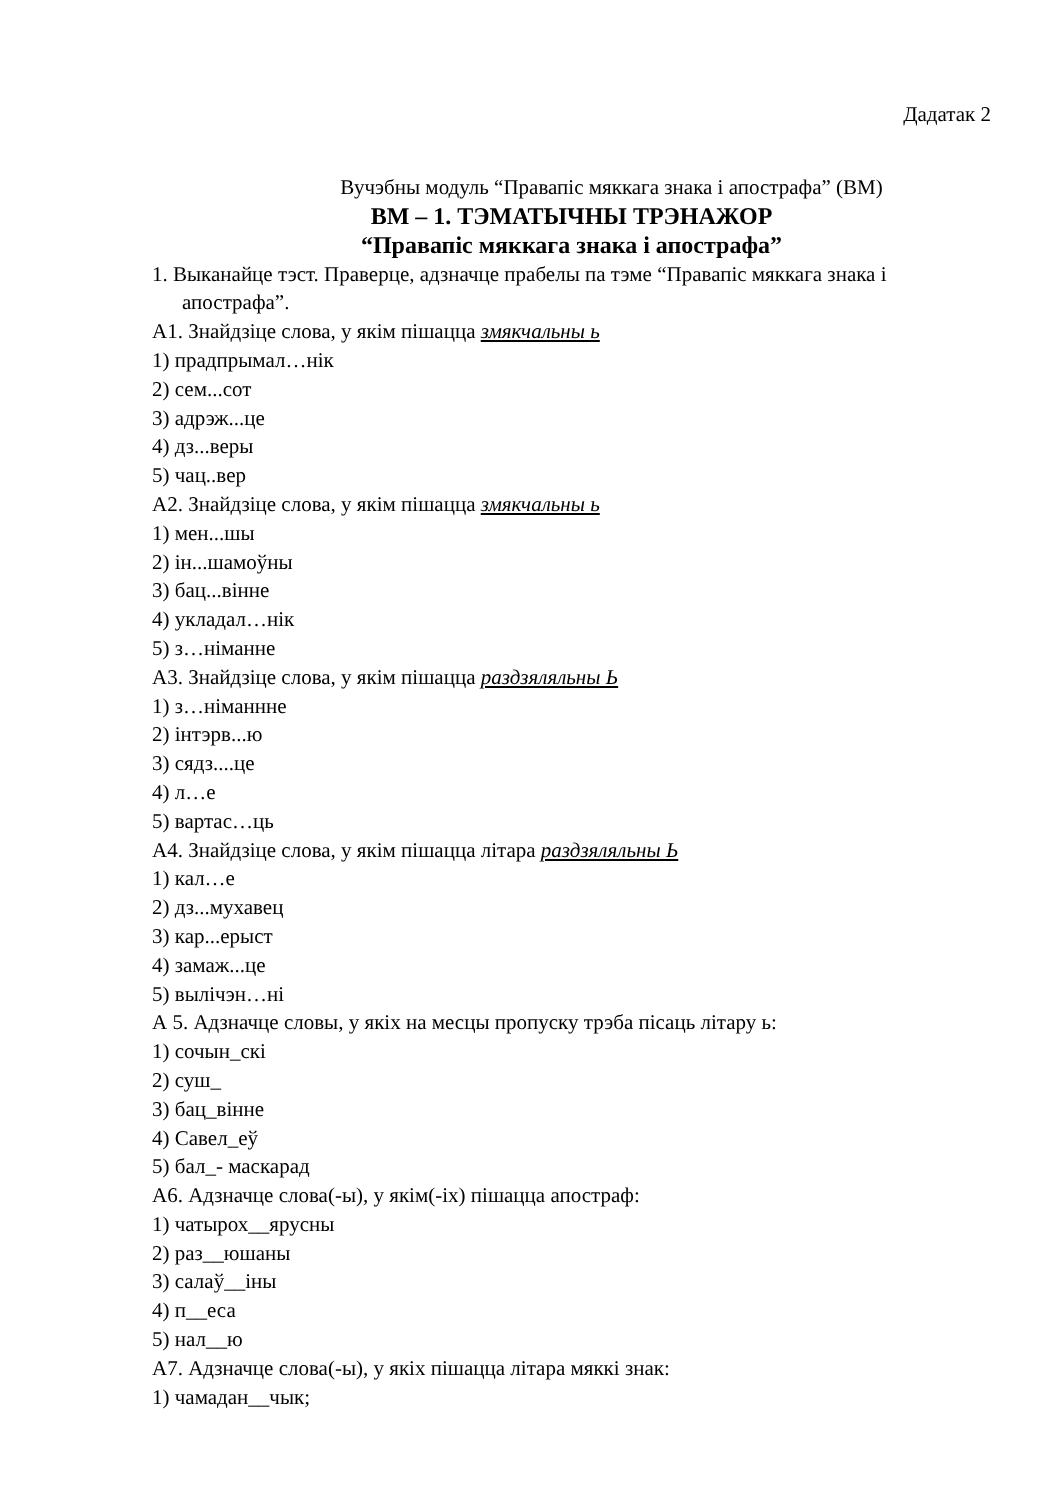Дадатак 2
Вучэбны модуль “Правапіс мяккага знака і апострафа” (ВМ)
ВМ – 1. ТЭМАТЫЧНЫ ТРЭНАЖОР
“Правапіс мяккага знака і апострафа”
1. Выканайце тэст. Праверце, адзначце прабелы па тэме “Правапіс мяккага знака і апострафа”.
А1. Знайдзіце слова, у якім пішацца змякчальны ь
1) прадпрымал…нік
2) сем...сот
3) адрэж...це
4) дз...веры
5) чац..вер
А2. Знайдзіце слова, у якім пішацца змякчальны ь
1) мен...шы
2) ін...шамоўны
3) бац...вінне
4) укладал…нік
5) з…німанне
А3. Знайдзіце слова, у якім пішацца раздзяляльны Ь
1) з…німаннне
2) інтэрв...ю
3) сядз....це
4) л…е
5) вартас…ць
А4. Знайдзіце слова, у якім пішацца літара раздзяляльны Ь
1) кал…е
2) дз...мухавец
3) кар...ерыст
4) замаж...це
5) вылічэн…ні
А 5. Адзначце словы, у якіх на месцы пропуску трэба пісаць літару ь:
1) сочын_скі
2) суш_
3) бац_вінне
4) Савел_еў
5) бал_- маскарад
А6. Адзначце слова(-ы), у якім(-іх) пішацца апостраф:
1) чатырох__ярусны
2) раз__юшаны
3) салаў__іны
4) п__еса
5) нал__ю
А7. Адзначце слова(-ы), у якіх пішацца літара мяккі знак:
1) чамадан__чык;